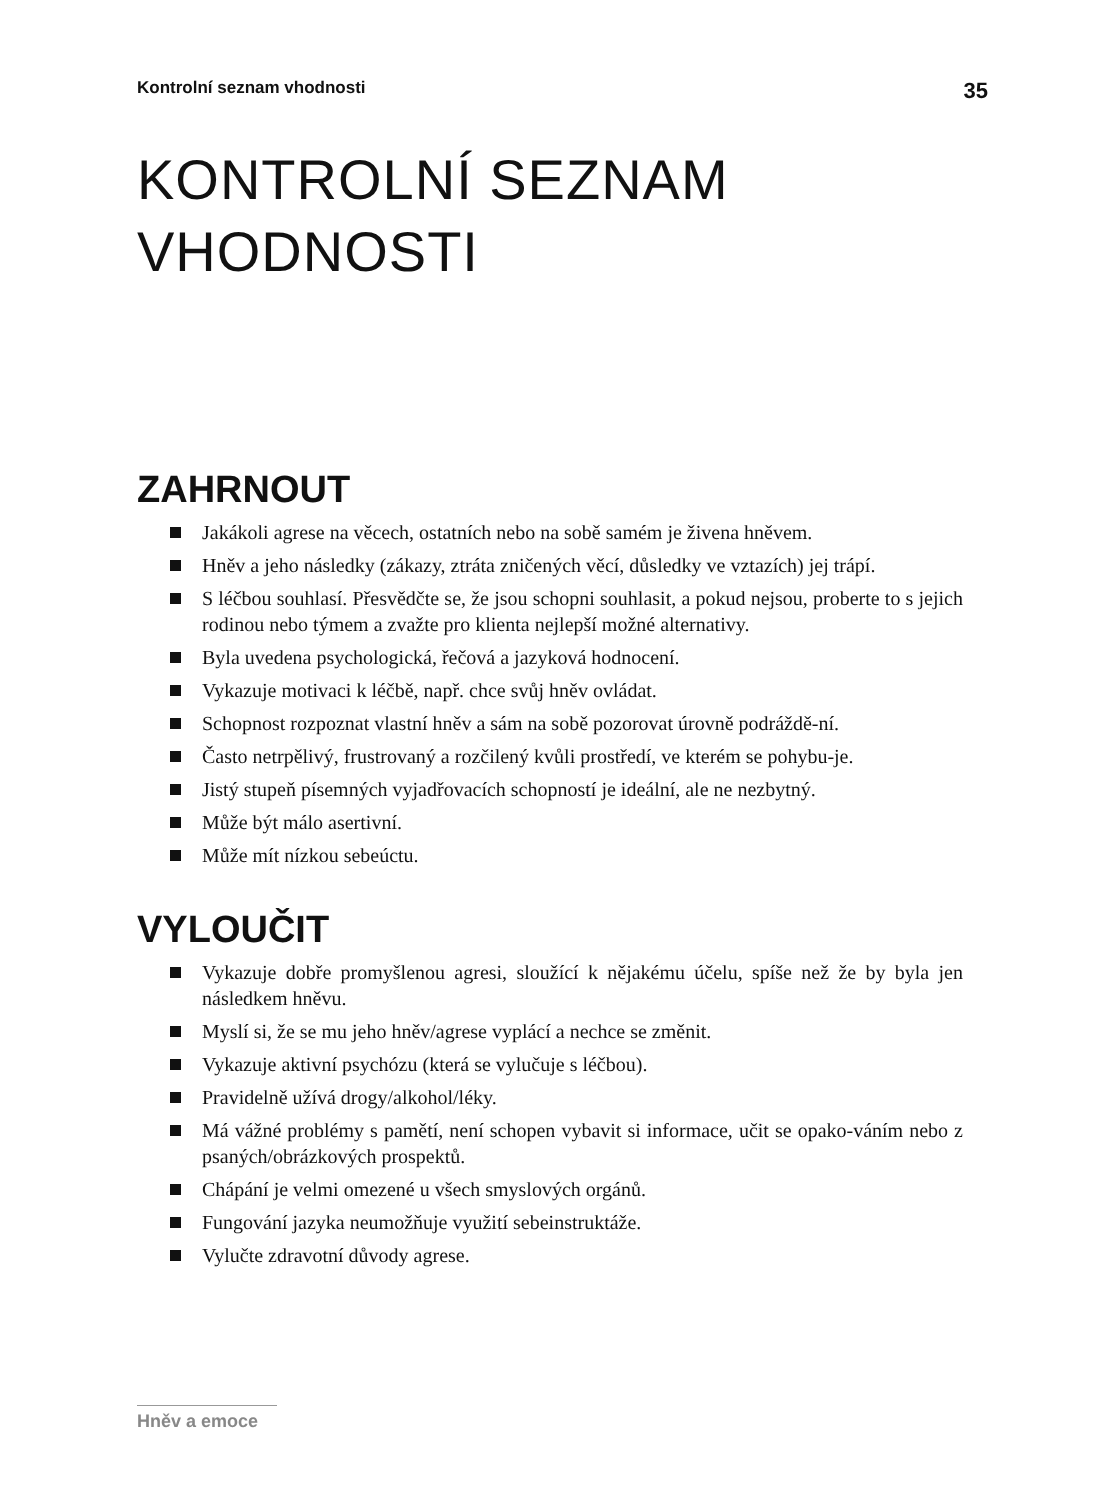Kontrolní seznam vhodnosti 35
KONTROLNÍ SEZNAM
VHODNOSTI
ZAHRNOUT
Jakákoli agrese na věcech, ostatních nebo na sobě samém je živena hněvem.
Hněv a jeho následky (zákazy, ztráta zničených věcí, důsledky ve vztazích) jej trápí.
S léčbou souhlasí. Přesvědčte se, že jsou schopni souhlasit, a pokud nejsou, proberte to s jejich rodinou nebo týmem a zvažte pro klienta nejlepší možné alternativy.
Byla uvedena psychologická, řečová a jazyková hodnocení.
Vykazuje motivaci k léčbě, např. chce svůj hněv ovládat.
Schopnost rozpoznat vlastní hněv a sám na sobě pozorovat úrovně podráždě-ní.
Často netrpělivý, frustrovaný a rozčilený kvůli prostředí, ve kterém se pohybu-je.
Jistý stupeň písemných vyjadřovacích schopností je ideální, ale ne nezbytný.
Může být málo asertivní.
Může mít nízkou sebeúctu.
VYLOUČIT
Vykazuje dobře promyšlenou agresi, sloužící k nějakému účelu, spíše než že by byla jen následkem hněvu.
Myslí si, že se mu jeho hněv/agrese vyplácí a nechce se změnit.
Vykazuje aktivní psychózu (která se vylučuje s léčbou).
Pravidelně užívá drogy/alkohol/léky.
Má vážné problémy s pamětí, není schopen vybavit si informace, učit se opako-váním nebo z psaných/obrázkových prospektů.
Chápání je velmi omezené u všech smyslových orgánů.
Fungování jazyka neumožňuje využití sebeinstruktáže.
Vylučte zdravotní důvody agrese.
Hněv a emoce